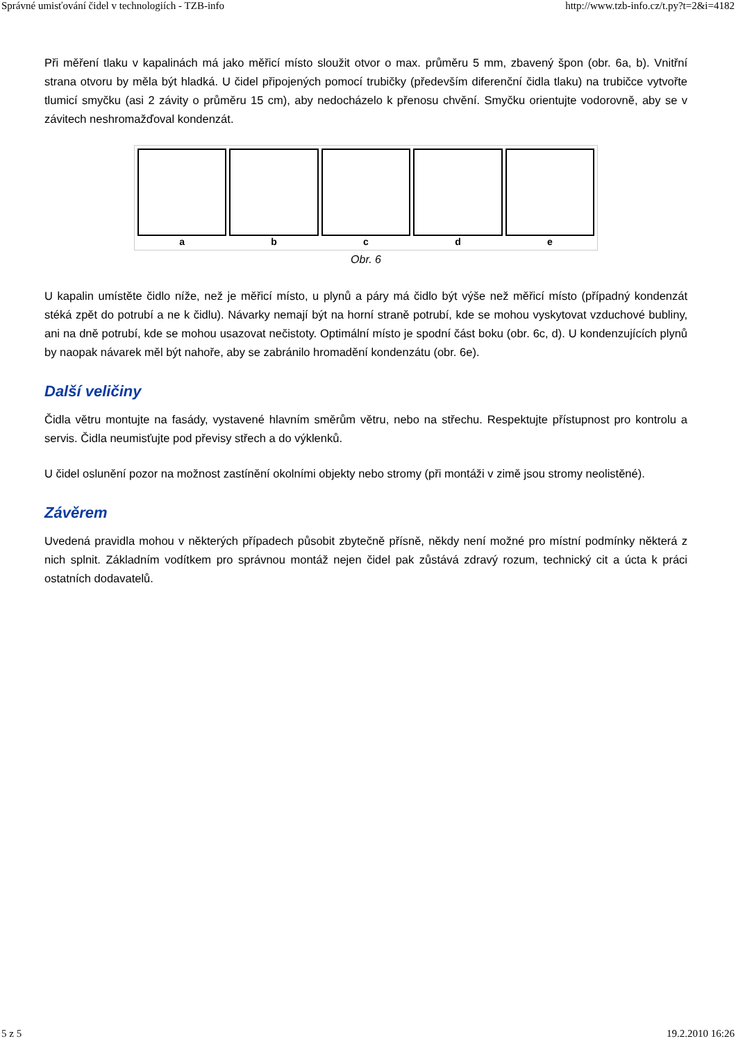Správné umisťování čidel v technologiích - TZB-info http://www.tzb-info.cz/t.py?t=2&i=4182
Při měření tlaku v kapalinách má jako měřicí místo sloužit otvor o max. průměru 5 mm, zbavený špon (obr. 6a, b). Vnitřní strana otvoru by měla být hladká. U čidel připojených pomocí trubičky (především diferenční čidla tlaku) na trubičce vytvořte tlumicí smyčku (asi 2 závity o průměru 15 cm), aby nedocházelo k přenosu chvění. Smyčku orientujte vodorovně, aby se v závitech neshromažďoval kondenzát.
a b c d e
Obr. 6
U kapalin umístěte čidlo níže, než je měřicí místo, u plynů a páry má čidlo být výše než měřicí místo (případný kondenzát stéká zpět do potrubí a ne k čidlu). Návarky nemají být na horní straně potrubí, kde se mohou vyskytovat vzduchové bubliny, ani na dně potrubí, kde se mohou usazovat nečistoty. Optimální místo je spodní část boku (obr. 6c, d). U kondenzujících plynů by naopak návarek měl být nahoře, aby se zabránilo hromadění kondenzátu (obr. 6e).
Další veličiny
Čidla větru montujte na fasády, vystavené hlavním směrům větru, nebo na střechu. Respektujte přístupnost pro kontrolu a servis. Čidla neumisťujte pod převisy střech a do výklenků.
U čidel oslunění pozor na možnost zastínění okolními objekty nebo stromy (při montáži v zimě jsou stromy neolistěné).
Závěrem
Uvedená pravidla mohou v některých případech působit zbytečně přísně, někdy není možné pro místní podmínky některá z nich splnit. Základním vodítkem pro správnou montáž nejen čidel pak zůstává zdravý rozum, technický cit a úcta k práci ostatních dodavatelů.
5 z 5 19.2.2010 16:26